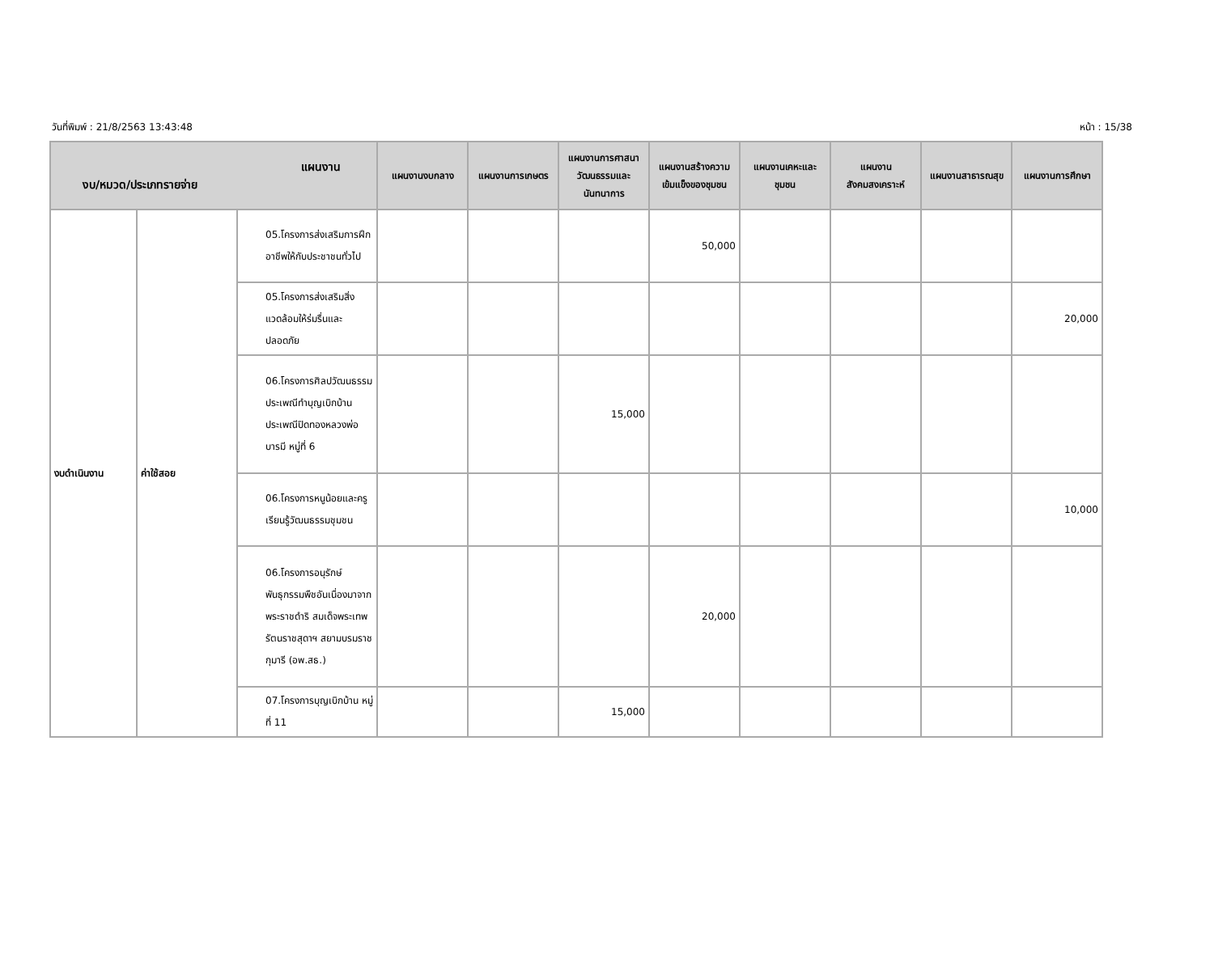วันที่พิมพ์ : 21/8/2563 13:43:48 หน้า : 15/38
| แผนงาน งบ/หมวด/ประเภทรายจ่าย | | | แผนงานงบกลาง | แผนงานการเกษตร | แผนงานการศาสนาวัฒนธรรมและนันทนาการ | แผนงานสร้างความเข้มแข็งของชุมชน | แผนงานเคหะและชุมชน | แผนงานสังคมสงเคราะห์ | แผนงานสาธารณสุข | แผนงานการศึกษา |
| --- | --- | --- | --- | --- | --- | --- | --- | --- | --- | --- |
| งบดำเนินงาน | ค่าใช้สอย | 05.โครงการส่งเสริมการฝึกอาชีพให้กับประชาชนทั่วไป | | | | 50,000 | | | | |
| | | 05.โครงการส่งเสริมสิ่งแวดล้อมให้ร่มรื่นและปลอดภัย | | | | | | | | 20,000 |
| | | 06.โครงการศิลปวัฒนธรรมประเพณีทำบุญเบิกบ้านประเพณีปิดทองหลวงพ่อบารมี หมู่ที่ 6 | | | 15,000 | | | | | |
| | | 06.โครงการหนูน้อยและครูเรียนรู้วัฒนธรรมชุมชน | | | | | | | | 10,000 |
| | | 06.โครงการอนุรักษ์พันธุกรรมพืชอันเนื่องมาจากพระราชดำริ สมเด็จพระเทพรัตนราชสุดาฯ สยามบรมราชกุมารี (อพ.สธ.) | | | | 20,000 | | | | |
| | | 07.โครงการบุญเบิกบ้าน หมู่ที่ 11 | | | 15,000 | | | | | |